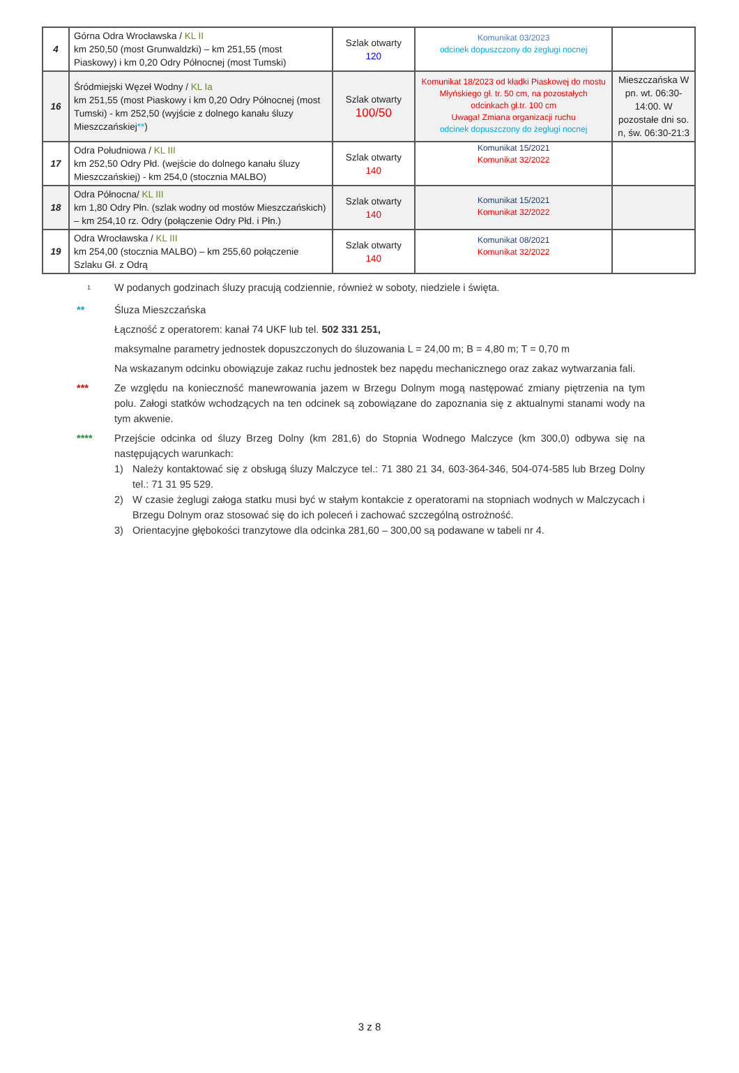| 4 | Górna Odra Wrocławska / KL II km 250,50 (most Grunwaldzki) – km 251,55 (most Piaskowy) i km 0,20 Odry Północnej (most Tumski) | Szlak otwarty 120 | Komunikat 03/2023 odcinek dopuszczony do żeglugi nocnej | |
| 16 | Śródmiejski Węzeł Wodny / KL Ia km 251,55 (most Piaskowy i km 0,20 Odry Północnej (most Tumski) - km 252,50 (wyjście z dolnego kanału śluzy Mieszczańskiej ** ) | Szlak otwarty 100/50 | Komunikat 18/2023 od kładki Piaskowej do mostu Młyńskiego gł. tr. 50 cm, na pozostałych odcinkach gł.tr. 100 cm Uwaga! Zmiana organizacji ruchu odcinek dopuszczony do żeglugi nocnej | Mieszczańska W pn. wt. 06:30-14:00. W pozostałe dni so. n, św. 06:30-21:3 |
| 17 | Odra Południowa / KL III km 252,50 Odry Płd. (wejście do dolnego kanału śluzy Mieszczańskiej) - km 254,0 (stocznia MALBO) | Szlak otwarty 140 | Komunikat 15/2021 Komunikat 32/2022 | |
| 18 | Odra Północna/ KL III km 1,80 Odry Płn. (szlak wodny od mostów Mieszczańskich) – km 254,10 rz. Odry (połączenie Odry Płd. i Płn.) | Szlak otwarty 140 | Komunikat 15/2021 Komunikat 32/2022 | |
| 19 | Odra Wrocławska / KL III km 254,00 (stocznia MALBO) – km 255,60 połączenie Szlaku Gł. z Odrą | Szlak otwarty 140 | Komunikat 08/2021 Komunikat 32/2022 | |
<sup>1</sup>
W podanych godzinach śluzy pracują codziennie, również w soboty, niedziele i święta.
** Śluza Mieszczańska
Łączność z operatorem: kanał 74 UKF lub tel. 502 331 251,
maksymalne parametry jednostek dopuszczonych do śluzowania L = 24,00 m; B = 4,80 m; T = 0,70 m
Na wskazanym odcinku obowiązuje zakaz ruchu jednostek bez napędu mechanicznego oraz zakaz wytwarzania fali.
*** Ze względu na konieczność manewrowania jazem w Brzegu Dolnym mogą następować zmiany piętrzenia na tym polu. Załogi statków wchodzących na ten odcinek są zobowiązane do zapoznania się z aktualnymi stanami wody na tym akwenie.
**** Przejście odcinka od śluzy Brzeg Dolny (km 281,6) do Stopnia Wodnego Malczyce (km 300,0) odbywa się na następujących warunkach:
1) Należy kontaktować się z obsługą śluzy Malczyce tel.: 71 380 21 34, 603-364-346, 504-074-585 lub Brzeg Dolny tel.: 71 31 95 529.
2) W czasie żeglugi załoga statku musi być w stałym kontakcie z operatorami na stopniach wodnych w Malczycach i Brzegu Dolnym oraz stosować się do ich poleceń i zachować szczególną ostrożność.
3) Orientacyjne głębokości tranzytowe dla odcinka 281,60 – 300,00 są podawane w tabeli nr 4.
3 z 8